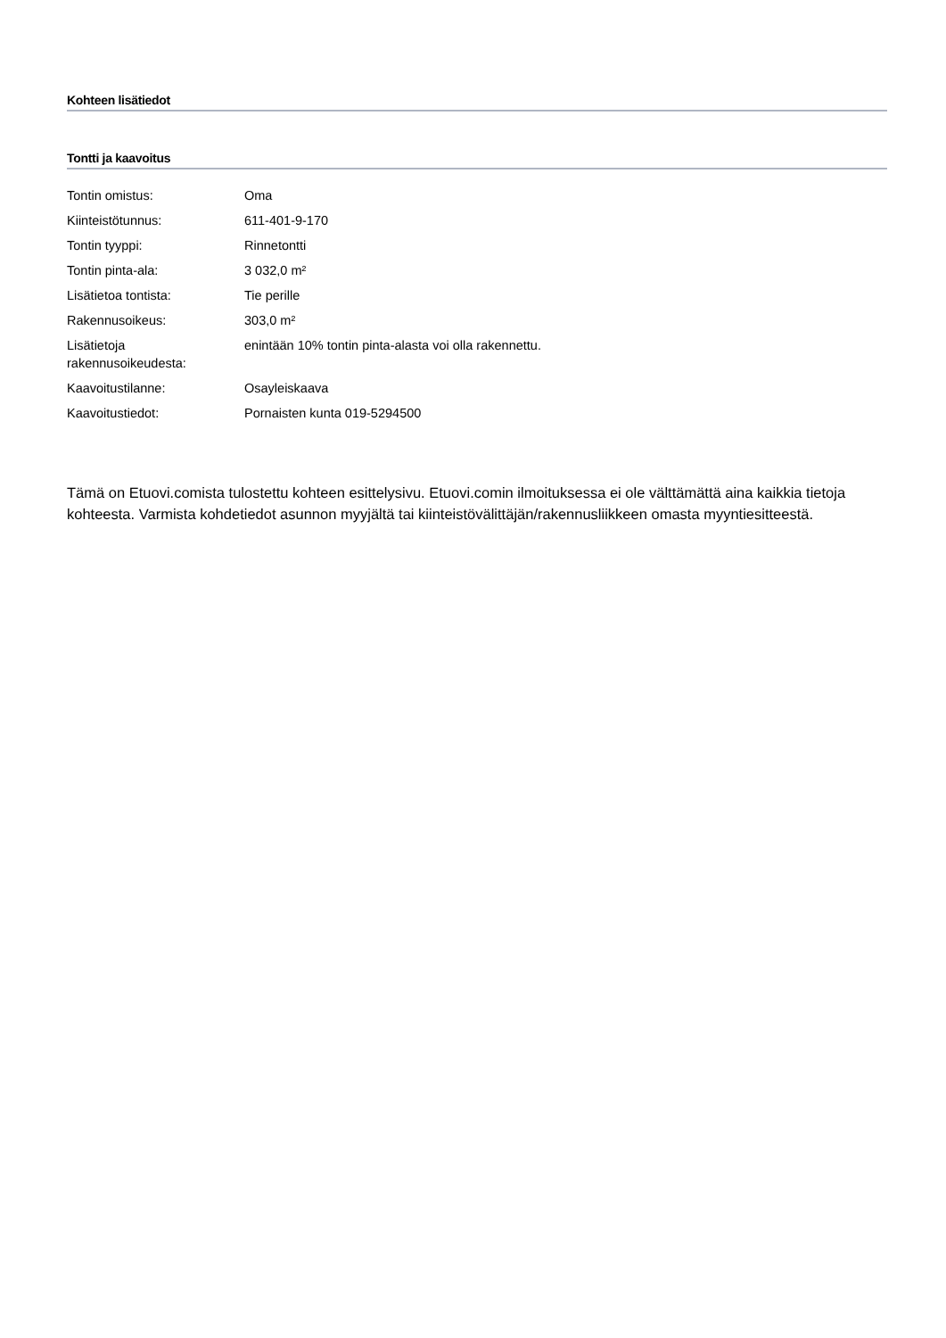Kohteen lisätiedot
Tontti ja kaavoitus
| Tontin omistus: | Oma |
| Kiinteistötunnus: | 611-401-9-170 |
| Tontin tyyppi: | Rinnetontti |
| Tontin pinta-ala: | 3 032,0 m² |
| Lisätietoa tontista: | Tie perille |
| Rakennusoikeus: | 303,0 m² |
| Lisätietoja rakennusoikeudesta: | enintään 10% tontin pinta-alasta voi olla rakennettu. |
| Kaavoitustilanne: | Osayleiskaava |
| Kaavoitustiedot: | Pornaisten kunta 019-5294500 |
Tämä on Etuovi.comista tulostettu kohteen esittelysivu. Etuovi.comin ilmoituksessa ei ole välttämättä aina kaikkia tietoja kohteesta. Varmista kohdetiedot asunnon myyjältä tai kiinteistövälittäjän/rakennusliikkeen omasta myyntiesitteestä.